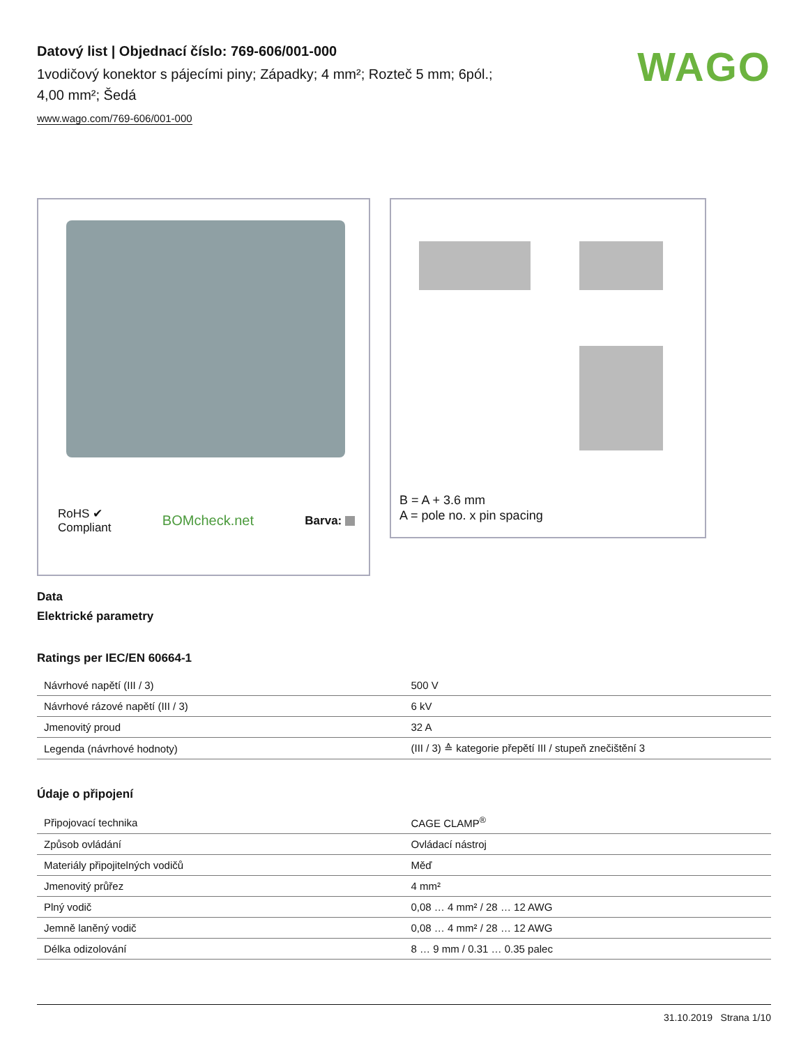Datový list | Objednací číslo: 769-606/001-000
1vodičový konektor s pájecími piny; Západky; 4 mm²; Rozteč 5 mm; 6pól.;
4,00 mm²; Šedá
www.wago.com/769-606/001-000
WAGO
RoHS ✔
Compliant BOMcheck.net Barva:
B = A + 3.6 mm
A = pole no. x pin spacing
Data
Elektrické parametry
Ratings per IEC/EN 60664-1
| Návrhové napětí (III / 3) | 500 V |
| Návrhové rázové napětí (III / 3) | 6 kV |
| Jmenovitý proud | 32 A |
| Legenda (návrhové hodnoty) | (III / 3) ≙ kategorie přepětí III / stupeň znečištění 3 |
Údaje o připojení
| Připojovací technika | CAGE CLAMP<sup>®</sup> |
| Způsob ovládání | Ovládací nástroj |
| Materiály připojitelných vodičů | Měď |
| Jmenovitý průřez | 4 mm² |
| Plný vodič | 0,08 … 4 mm² / 28 … 12 AWG |
| Jemně laněný vodič | 0,08 … 4 mm² / 28 … 12 AWG |
| Délka odizolování | 8 … 9 mm / 0.31 … 0.35 palec |
31.10.2019 Strana 1/10